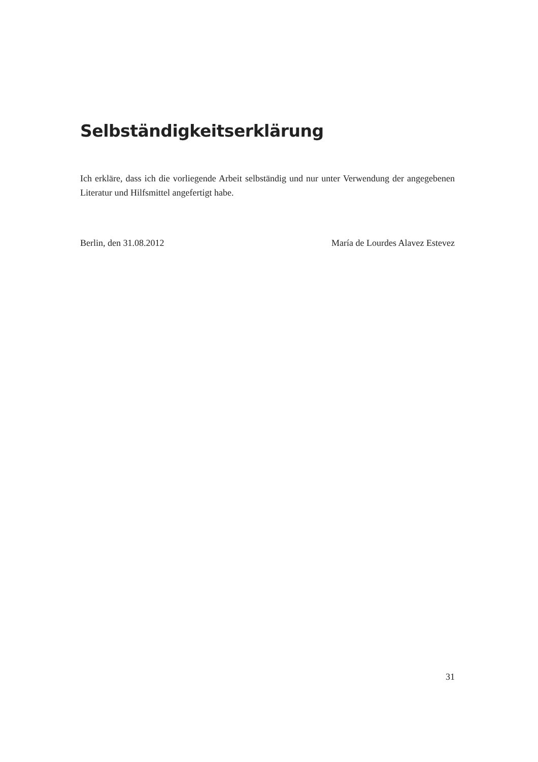Selbständigkeitserklärung
Ich erkläre, dass ich die vorliegende Arbeit selbständig und nur unter Verwendung der angegebenen Literatur und Hilfsmittel angefertigt habe.
Berlin, den 31.08.2012 María de Lourdes Alavez Estevez
31